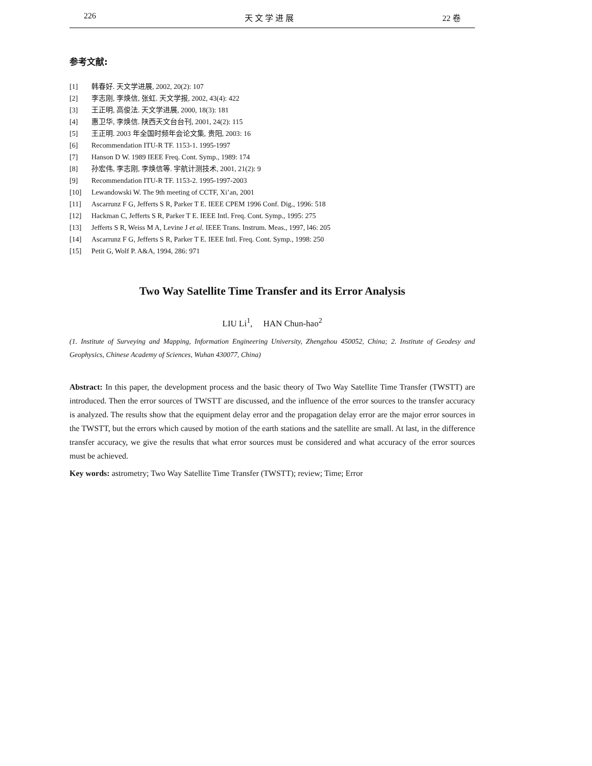226 天 文 学 进 展 22 卷
参考文献:
[1] 韩春好. 天文学进展, 2002, 20(2): 107
[2] 李志刚, 李焕信, 张虹. 天文学报, 2002, 43(4): 422
[3] 王正明, 高俊法. 天文学进展, 2000, 18(3): 181
[4] 惠卫华, 李焕信. 陕西天文台台刊, 2001, 24(2): 115
[5] 王正明. 2003 年全国时频年会论文集, 贵阳, 2003: 16
[6] Recommendation ITU-R TF. 1153-1. 1995-1997
[7] Hanson D W. 1989 IEEE Freq. Cont. Symp., 1989: 174
[8] 孙宏伟, 李志刚, 李焕信等. 宇航计测技术, 2001, 21(2): 9
[9] Recommendation ITU-R TF. 1153-2. 1995-1997-2003
[10] Lewandowski W. The 9th meeting of CCTF, Xi’an, 2001
[11] Ascarrunz F G, Jefferts S R, Parker T E. IEEE CPEM 1996 Conf. Dig., 1996: 518
[12] Hackman C, Jefferts S R, Parker T E. IEEE Intl. Freq. Cont. Symp., 1995: 275
[13] Jefferts S R, Weiss M A, Levine J et al. IEEE Trans. Instrum. Meas., 1997, l46: 205
[14] Ascarrunz F G, Jefferts S R, Parker T E. IEEE Intl. Freq. Cont. Symp., 1998: 250
[15] Petit G, Wolf P. A&A, 1994, 286: 971
Two Way Satellite Time Transfer and its Error Analysis
LIU Li<sup>1</sup>, HAN Chun-hao<sup>2</sup>
(1. Institute of Surveying and Mapping, Information Engineering University, Zhengzhou 450052, China; 2. Institute of Geodesy and Geophysics, Chinese Academy of Sciences, Wuhan 430077, China)
Abstract: In this paper, the development process and the basic theory of Two Way Satellite Time Transfer (TWSTT) are introduced. Then the error sources of TWSTT are discussed, and the influence of the error sources to the transfer accuracy is analyzed. The results show that the equipment delay error and the propagation delay error are the major error sources in the TWSTT, but the errors which caused by motion of the earth stations and the satellite are small. At last, in the difference transfer accuracy, we give the results that what error sources must be considered and what accuracy of the error sources must be achieved.
Key words: astrometry; Two Way Satellite Time Transfer (TWSTT); review; Time; Error